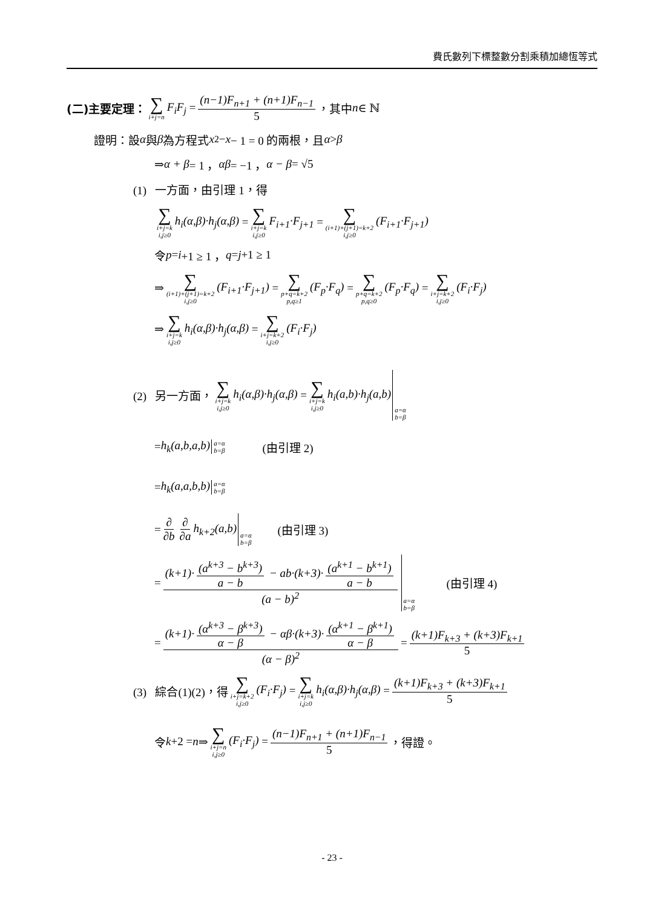費氏數列下標整數分割乘積加總恆等式
(二)主要定理： ∑ i+j=n F<sub>i</sub>F<sub>j</sub> = (n−1)F<sub>n+1</sub> + (n+1)F<sub>n−1</sub> 5 ，其中 n ∈ ℕ
證明：設 α 與 β 為方程式 x<sup>2</sup> − x − 1 = 0 的兩根，且 α > β
⇒ α + β = 1 ， αβ = −1 ， α − β = √5
(1) 一方面，由引理 1，得
∑ i+j=k
i,j≥0 h<sub>i</sub>(α,β)·h<sub>j</sub>(α,β) = ∑ i+j=k
i,j≥0 F<sub>i+1</sub>·F<sub>j+1</sub> = ∑ (i+1)+(j+1)=k+2
i,j≥0 (F<sub>i+1</sub>·F<sub>j+1</sub>)
令 p = i +1 ≥ 1 ， q = j +1 ≥ 1
⇒ ∑ (i+1)+(j+1)=k+2
i,j≥0 (F<sub>i+1</sub>·F<sub>j+1</sub>) = ∑ p+q=k+2
p,q≥1 (F<sub>p</sub>·F<sub>q</sub>) = ∑ p+q=k+2
p,q≥0 (F<sub>p</sub>·F<sub>q</sub>) = ∑ i+j=k+2
i,j≥0 (F<sub>i</sub>·F<sub>j</sub>)
⇒ ∑ i+j=k
i,j≥0 h<sub>i</sub>(α,β)·h<sub>j</sub>(α,β) = ∑ i+j=k+2
i,j≥0 (F<sub>i</sub>·F<sub>j</sub>)
(2) 另一方面， ∑ i+j=k
i,j≥0 h<sub>i</sub>(α,β)·h<sub>j</sub>(α,β) = ∑ i+j=k
i,j≥0 h<sub>i</sub>(a,b)·h<sub>j</sub>(a,b) a=α
b=β
= h<sub>k</sub>(a,b,a,b) a=α
b=β (由引理 2)
= h<sub>k</sub>(a,a,b,b) a=α
b=β
= ∂ ∂b ∂ ∂a h<sub>k+2</sub>(a,b) a=α
b=β (由引理 3)
= (k+1)· (a<sup>k+3</sup> − b<sup>k+3</sup>) a − b − ab·(k+3)· (a<sup>k+1</sup> − b<sup>k+1</sup>) a − b (a − b)<sup>2</sup> a=α
b=β (由引理 4)
= (k+1)· (α<sup>k+3</sup> − β<sup>k+3</sup>) α − β − αβ·(k+3)· (α<sup>k+1</sup> − β<sup>k+1</sup>) α − β (α − β)<sup>2</sup> = (k+1)F<sub>k+3</sub> + (k+3)F<sub>k+1</sub> 5
(3) 綜合(1)(2)，得 ∑ i+j=k+2
i,j≥0 (F<sub>i</sub>·F<sub>j</sub>) = ∑ i+j=k
i,j≥0 h<sub>i</sub>(α,β)·h<sub>j</sub>(α,β) = (k+1)F<sub>k+3</sub> + (k+3)F<sub>k+1</sub> 5
令 k +2 = n ⇒ ∑ i+j=n
i,j≥0 (F<sub>i</sub>·F<sub>j</sub>) = (n−1)F<sub>n+1</sub> + (n+1)F<sub>n−1</sub> 5 ，得證。
- 23 -